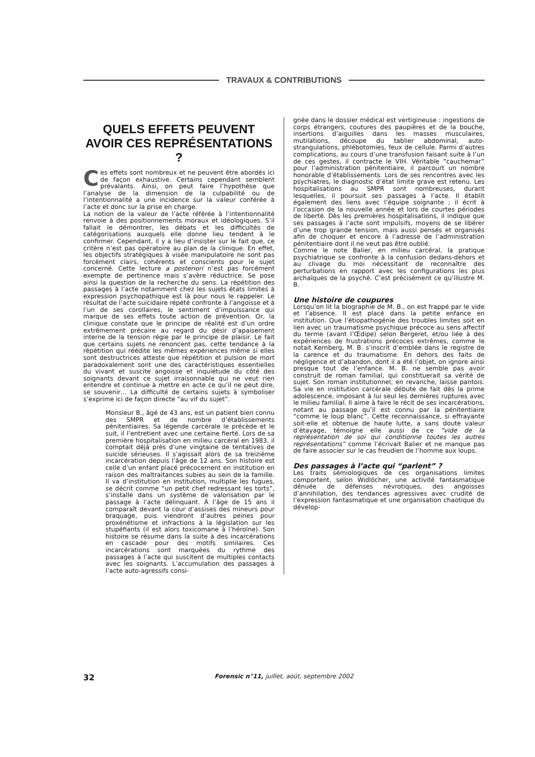TRAVAUX & CONTRIBUTIONS
QUELS EFFETS PEUVENT AVOIR CES REPRÉSENTATIONS ?
Ces effets sont nombreux et ne peuvent être abordés ici de façon exhaustive. Certains cependant semblent prévalants. Ainsi, on peut faire l’hypothèse que l’analyse de la dimension de la culpabilité ou de l’intentionnalité a une incidence sur la valeur conférée à l’acte et donc sur la prise en charge.
La notion de la valeur de l’acte référée à l’intentionnalité renvoie à des positionnements moraux et idéologiques. S’il fallait le démontrer, les débats et les difficultés de catégorisations auxquels elle donne lieu tendent à le confirmer. Cependant, il y a lieu d’insister sur le fait que, ce critère n’est pas opératoire au plan de la clinique. En effet, les objectifs stratégiques à visée manipulatoire ne sont pas forcément clairs, cohérents et conscients pour le sujet concerné. Cette lecture a posteriori n’est pas forcément exempte de pertinence mais s’avère réductrice. Se pose ainsi la question de la recherche du sens. La répétition des passages à l’acte notamment chez les sujets états limites à expression psychopathique est là pour nous le rappeler. Le résultat de l’acte suicidaire répété confronte à l’angoisse et à l’un de ses corollaires, le sentiment d’impuissance qui marque de ses effets toute action de prévention. Or, la clinique constate que le principe de réalité est d’un ordre extrêmement précaire au regard du désir d’apaisement interne de la tension régie par le principe de plaisir. Le fait que certains sujets ne renoncent pas, cette tendance à la répétition qui réédite les mêmes expériences même si elles sont destructrices atteste que répétition et pulsion de mort paradoxalement sont une des caractéristiques essentielles du vivant et suscite angoisse et inquiétude du côté des soignants devant ce sujet irraisonnable qui ne veut rien entendre et continue à mettre en acte ce qu’il ne peut dire, se souvenir… La difficulté de certains sujets à symboliser s’exprime ici de façon directe “au vif du sujet”.
Monsieur B., âgé de 43 ans, est un patient bien connu des SMPR et de nombre d’établissements pénitentiaires. Sa légende carcérale le précède et le suit, il l’entretient avec une certaine fierté. Lors de sa première hospitalisation en milieu carcéral en 1983, il comptait déjà près d’une vingtaine de tentatives de suicide sérieuses. Il s’agissait alors de sa treizième incarcération depuis l’âge de 12 ans. Son histoire est celle d’un enfant placé précocement en institution en raison des maltraitances subies au sein de la famille. Il va d’institution en institution, multiplie les fugues, se décrit comme “un petit chef redressant les torts”, s’installe dans un système de valorisation par le passage à l’acte délinquant. À l’âge de 15 ans il comparaît devant la cour d’assises des mineurs pour braquage, puis viendront d’autres peines pour proxénétisme et infractions à la législation sur les stupéfiants (il est alors toxicomane à l’héroïne). Son histoire se résume dans la suite à des incarcérations en cascade pour des motifs similaires. Ces incarcérations sont marquées du rythme des passages à l’acte qui suscitent de multiples contacts avec les soignants. L’accumulation des passages à l’acte auto-agressifs consi-
gnée dans le dossier médical est vertigineuse : ingestions de corps étrangers, coutures des paupières et de la bouche, insertions d’aiguilles dans les masses musculaires, mutilations, découpe du tablier abdominal, auto-strangulations, phlébotomies, feux de cellule. Parmi d’autres complications, au cours d’une transfusion faisant suite à l’un de ces gestes, il contracte le VIH. Véritable “cauchemar” pour l’administration pénitentiaire, il parcourt un nombre honorable d’établissements. Lors de ses rencontres avec les psychiatres, le diagnostic d’état limite grave est retenu. Les hospitalisations au SMPR sont nombreuses, durant lesquelles, il poursuit ses passages à l’acte. Il établit également des liens avec l’équipe soignante ; il écrit à l’occasion de la nouvelle année et lors de courtes périodes de liberté. Dès les premières hospitalisations, il indique que ses passages à l’acte sont impulsifs, moyens de se libérer d’une trop grande tension, mais aussi pensés et organisés afin de choquer et encore à l’adresse de l’administration pénitentiaire dont il ne veut pas être oublié.
Comme le note Balier, en milieu carcéral, la pratique psychiatrique se confronte à la confusion dedans-dehors et au clivage du moi nécessitant de reconnaître des perturbations en rapport avec les configurations les plus archaïques de la psyché. C’est précisément ce qu’illustre M. B.
Une histoire de coupures
Lorsqu’on lit la biographie de M. B., on est frappé par le vide et l’absence. Il est placé dans la petite enfance en institution. Que l’étiopathogénie des troubles limites soit en lien avec un traumatisme psychique précoce au sens affectif du terme (avant l’Œdipe) selon Bergeret, et/ou liée à des expériences de frustrations précoces extrêmes, comme le notait Kernberg, M. B. s’inscrit d’emblée dans le registre de la carence et du traumatisme. En dehors des faits de négligence et d’abandon, dont il a été l’objet, on ignore ainsi presque tout de l’enfance. M. B. ne semble pas avoir construit de roman familial, qui constituerait sa vérité de sujet. Son roman institutionnel, en revanche, laisse pantois. Sa vie en institution carcérale débute de fait dès la prime adolescence, imposant à lui seul les dernières ruptures avec le milieu familial. Il aime à faire le récit de ses incarcérations, notant au passage qu’il est connu par la pénitentiaire “comme le loup blanc”. Cette reconnaissance, si effrayante soit-elle et obtenue de haute lutte, a sans doute valeur d’étayage, témoigne elle aussi de ce “vide de la représentation de soi qui conditionne toutes les autres représentations” comme l’écrivait Balier et ne manque pas de faire associer sur le cas freudien de l’homme aux loups.
Des passages à l’acte qui “parlent” ?
Les traits sémiologiques de ces organisations limites comportent, selon Widlöcher, une activité fantasmatique dénuée de défenses névrotiques, des angoisses d’annihilation, des tendances agressives avec crudité de l’expression fantasmatique et une organisation chaotique du dévelop-
32 Forensic n°11, juillet, août, septembre 2002